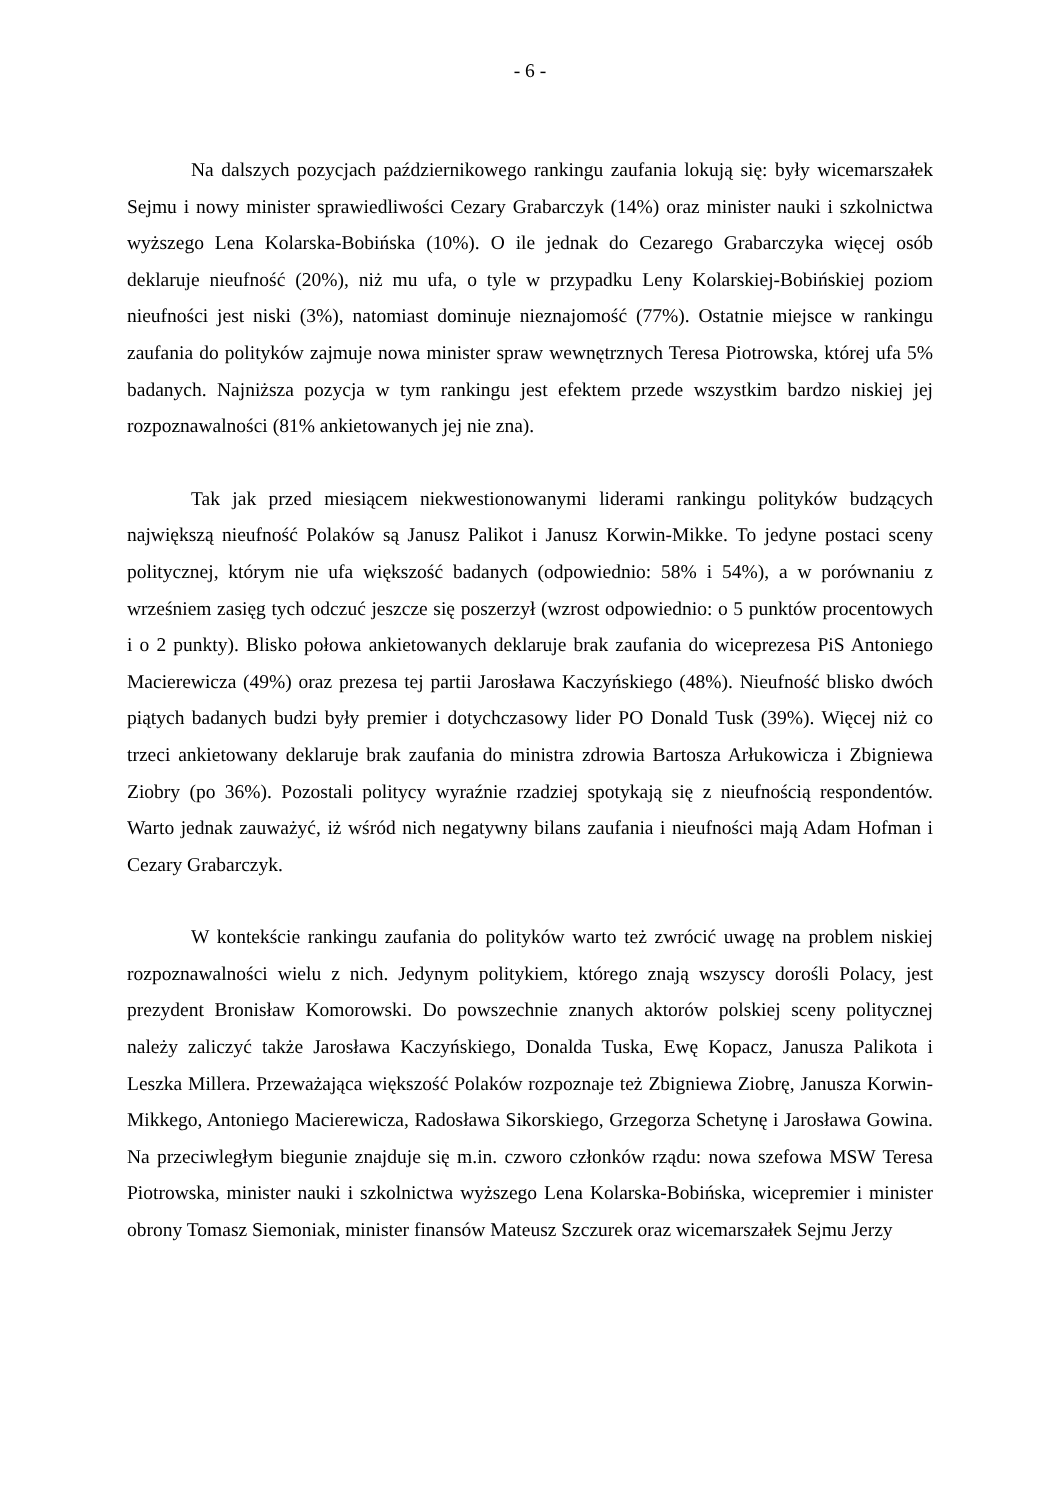- 6 -
Na dalszych pozycjach październikowego rankingu zaufania lokują się: były wicemarszałek Sejmu i nowy minister sprawiedliwości Cezary Grabarczyk (14%) oraz minister nauki i szkolnictwa wyższego Lena Kolarska-Bobińska (10%). O ile jednak do Cezarego Grabarczyka więcej osób deklaruje nieufność (20%), niż mu ufa, o tyle w przypadku Leny Kolarskiej-Bobińskiej poziom nieufności jest niski (3%), natomiast dominuje nieznajomość (77%). Ostatnie miejsce w rankingu zaufania do polityków zajmuje nowa minister spraw wewnętrznych Teresa Piotrowska, której ufa 5% badanych. Najniższa pozycja w tym rankingu jest efektem przede wszystkim bardzo niskiej jej rozpoznawalności (81% ankietowanych jej nie zna).
Tak jak przed miesiącem niekwestionowanymi liderami rankingu polityków budzących największą nieufność Polaków są Janusz Palikot i Janusz Korwin-Mikke. To jedyne postaci sceny politycznej, którym nie ufa większość badanych (odpowiednio: 58% i 54%), a w porównaniu z wrześniem zasięg tych odczuć jeszcze się poszerzył (wzrost odpowiednio: o 5 punktów procentowych i o 2 punkty). Blisko połowa ankietowanych deklaruje brak zaufania do wiceprezesa PiS Antoniego Macierewicza (49%) oraz prezesa tej partii Jarosława Kaczyńskiego (48%). Nieufność blisko dwóch piątych badanych budzi były premier i dotychczasowy lider PO Donald Tusk (39%). Więcej niż co trzeci ankietowany deklaruje brak zaufania do ministra zdrowia Bartosza Arłukowicza i Zbigniewa Ziobry (po 36%). Pozostali politycy wyraźnie rzadziej spotykają się z nieufnością respondentów. Warto jednak zauważyć, iż wśród nich negatywny bilans zaufania i nieufności mają Adam Hofman i Cezary Grabarczyk.
W kontekście rankingu zaufania do polityków warto też zwrócić uwagę na problem niskiej rozpoznawalności wielu z nich. Jedynym politykiem, którego znają wszyscy dorośli Polacy, jest prezydent Bronisław Komorowski. Do powszechnie znanych aktorów polskiej sceny politycznej należy zaliczyć także Jarosława Kaczyńskiego, Donalda Tuska, Ewę Kopacz, Janusza Palikota i Leszka Millera. Przeważająca większość Polaków rozpoznaje też Zbigniewa Ziobrę, Janusza Korwin-Mikkego, Antoniego Macierewicza, Radosława Sikorskiego, Grzegorza Schetynę i Jarosława Gowina. Na przeciwległym biegunie znajduje się m.in. czworo członków rządu: nowa szefowa MSW Teresa Piotrowska, minister nauki i szkolnictwa wyższego Lena Kolarska-Bobińska, wicepremier i minister obrony Tomasz Siemoniak, minister finansów Mateusz Szczurek oraz wicemarszałek Sejmu Jerzy